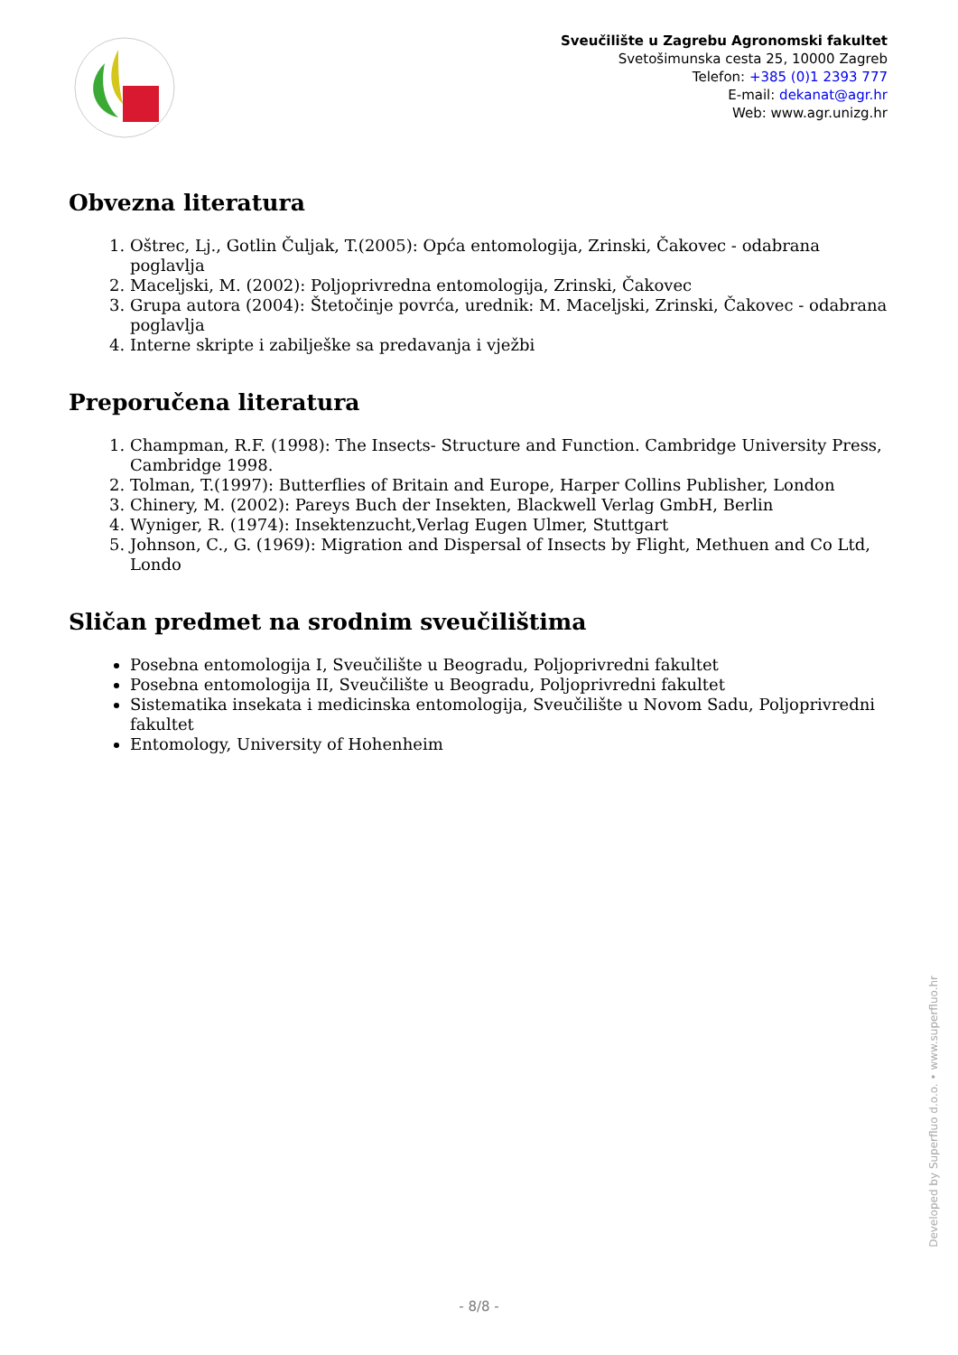Sveučilište u Zagrebu Agronomski fakultet
Svetošimunska cesta 25, 10000 Zagreb
Telefon: +385 (0)1 2393 777
E-mail: dekanat@agr.hr
Web: www.agr.unizg.hr
Obvezna literatura
1. Oštrec, Lj., Gotlin Čuljak, T.(2005): Opća entomologija, Zrinski, Čakovec - odabrana poglavlja
2. Maceljski, M. (2002): Poljoprivredna entomologija, Zrinski, Čakovec
3. Grupa autora (2004): Štetočinje povrća, urednik: M. Maceljski, Zrinski, Čakovec - odabrana poglavlja
4. Interne skripte i zabilješke sa predavanja i vježbi
Preporučena literatura
1. Champman, R.F. (1998): The Insects- Structure and Function. Cambridge University Press, Cambridge 1998.
2. Tolman, T.(1997): Butterflies of Britain and Europe, Harper Collins Publisher, London
3. Chinery, M. (2002): Pareys Buch der Insekten, Blackwell Verlag GmbH, Berlin
4. Wyniger, R. (1974): Insektenzucht,Verlag Eugen Ulmer, Stuttgart
5. Johnson, C., G. (1969): Migration and Dispersal of Insects by Flight, Methuen and Co Ltd, Londo
Sličan predmet na srodnim sveučilištima
Posebna entomologija I, Sveučilište u Beogradu, Poljoprivredni fakultet
Posebna entomologija II, Sveučilište u Beogradu, Poljoprivredni fakultet
Sistematika insekata i medicinska entomologija, Sveučilište u Novom Sadu, Poljoprivredni fakultet
Entomology, University of Hohenheim
Developed by Superfluo d.o.o. • www.superfluo.hr
- 8/8 -